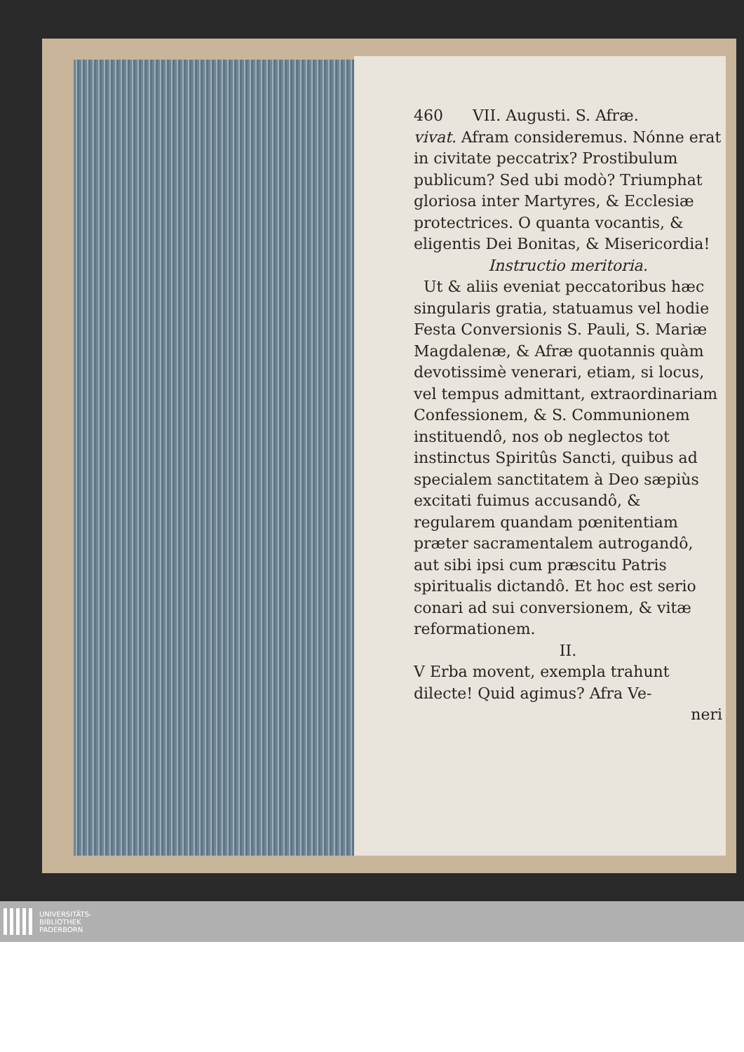460 VII. Augusti. S. Afræ.
vivat. Afram consideremus. Nónne erat in civitate peccatrix? Prostibulum publicum? Sed ubi modò? Triumphat gloriosa inter Martyres, & Ecclesiæ protectrices. O quanta vocantis, & eligentis Dei Bonitas, & Misericordia!
Instructio meritoria.
Ut & aliis eveniat peccatoribus hæc singularis gratia, statuamus vel hodie Festa Conversionis S. Pauli, S. Mariæ Magdalenæ, & Afræ quotannis quàm devotissimè venerari, etiam, si locus, vel tempus admittant, extraordinariam Confessionem, & S. Communionem instituendô, nos ob neglectos tot instinctus Spiritûs Sancti, quibus ad specialem sanctitatem à Deo sæpiùs excitati fuimus accusandô, & regularem quandam pœnitentiam præter sacramentalem autrogandô, aut sibi ipsi cum præscitu Patris spiritualis dictandô. Et hoc est serio conari ad sui conversionem, & vitæ reformationem.
II.
V Erba movent, exempla trahunt dilecte! Quid agimus? Afra Ve-
neri
UNIVERSITÄTS-
BIBLIOTHEK
PADERBORN